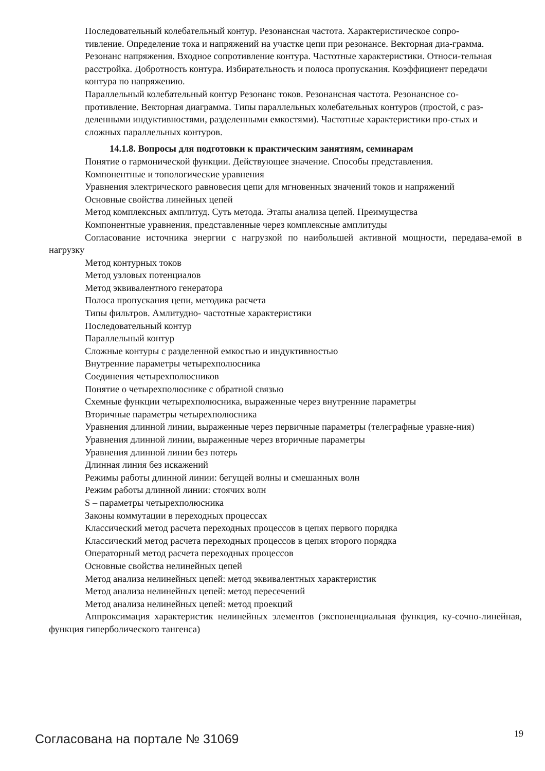Последовательный колебательный контур. Резонансная частота. Характеристическое сопро-
тивление. Определение тока и напряжений на участке цепи при резонансе. Векторная диа-грамма.
Резонанс напряжения. Входное сопротивление контура. Частотные характеристики. Относи-тельная
расстройка. Добротность контура. Избирательность и полоса пропускания. Коэффициент передачи
контура по напряжению.
Параллельный колебательный контур Резонанс токов. Резонансная частота. Резонансное со-
противление. Векторная диаграмма. Типы параллельных колебательных контуров (простой, с раз-
деленными индуктивностями, разделенными емкостями). Частотные характеристики про-стых и
сложных параллельных контуров.
14.1.8. Вопросы для подготовки к практическим занятиям, семинарам
Понятие о гармонической функции. Действующее значение. Способы представления.
Компонентные и топологические уравнения
Уравнения электрического равновесия цепи для мгновенных значений токов и напряжений
Основные свойства линейных цепей
Метод комплексных амплитуд. Суть метода. Этапы анализа цепей. Преимущества
Компонентные уравнения, представленные через комплексные амплитуды
Согласование источника энергии с нагрузкой по наибольшей активной мощности, передава-емой в нагрузку
Метод контурных токов
Метод узловых потенциалов
Метод эквивалентного генератора
Полоса пропускания цепи, методика расчета
Типы фильтров. Амлитудно- частотные характеристики
Последовательный контур
Параллельный контур
Сложные контуры с разделенной емкостью и индуктивностью
Внутренние параметры четырехполюсника
Соединения четырехполюсников
Понятие о четырехполюснике с обратной связью
Схемные функции четырехполюсника, выраженные через внутренние параметры
Вторичные параметры четырехполюсника
Уравнения длинной линии, выраженные через первичные параметры (телеграфные уравне-ния)
Уравнения длинной линии, выраженные через вторичные параметры
Уравнения длинной линии без потерь
Длинная линия без искажений
Режимы работы длинной линии: бегущей волны и смешанных волн
Режим работы длинной линии: стоячих волн
S – параметры четырехполюсника
Законы коммутации в переходных процессах
Классический метод расчета переходных процессов в цепях первого порядка
Классический метод расчета переходных процессов в цепях второго порядка
Операторный метод расчета переходных процессов
Основные свойства нелинейных цепей
Метод анализа нелинейных цепей: метод эквивалентных характеристик
Метод анализа нелинейных цепей: метод пересечений
Метод анализа нелинейных цепей: метод проекций
Аппроксимация характеристик нелинейных элементов (экспоненциальная функция, ку-сочно-линейная, функция гиперболического тангенса)
Согласована на портале № 31069 19